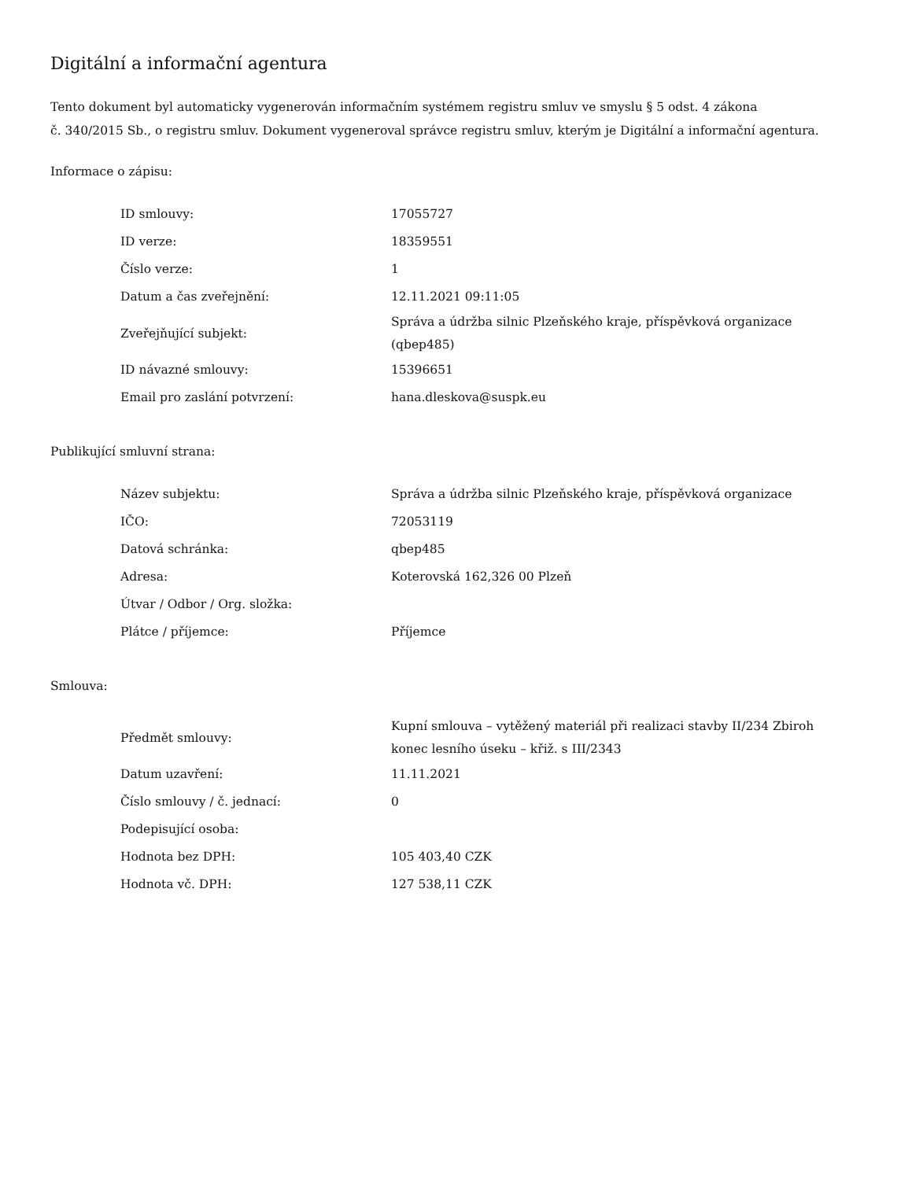Digitální a informační agentura
Tento dokument byl automaticky vygenerován informačním systémem registru smluv ve smyslu § 5 odst. 4 zákona
č. 340/2015 Sb., o registru smluv. Dokument vygeneroval správce registru smluv, kterým je Digitální a informační agentura.
Informace o zápisu:
| ID smlouvy: | 17055727 |
| ID verze: | 18359551 |
| Číslo verze: | 1 |
| Datum a čas zveřejnění: | 12.11.2021 09:11:05 |
| Zveřejňující subjekt: | Správa a údržba silnic Plzeňského kraje, příspěvková organizace (qbep485) |
| ID návazné smlouvy: | 15396651 |
| Email pro zaslání potvrzení: | hana.dleskova@suspk.eu |
Publikující smluvní strana:
| Název subjektu: | Správa a údržba silnic Plzeňského kraje, příspěvková organizace |
| IČO: | 72053119 |
| Datová schránka: | qbep485 |
| Adresa: | Koterovská 162,326 00 Plzeň |
| Útvar / Odbor / Org. složka: | |
| Plátce / příjemce: | Příjemce |
Smlouva:
| Předmět smlouvy: | Kupní smlouva – vytěžený materiál při realizaci stavby II/234 Zbiroh konec lesního úseku – křiž. s III/2343 |
| Datum uzavření: | 11.11.2021 |
| Číslo smlouvy / č. jednací: | 0 |
| Podepisující osoba: | |
| Hodnota bez DPH: | 105 403,40 CZK |
| Hodnota vč. DPH: | 127 538,11 CZK |